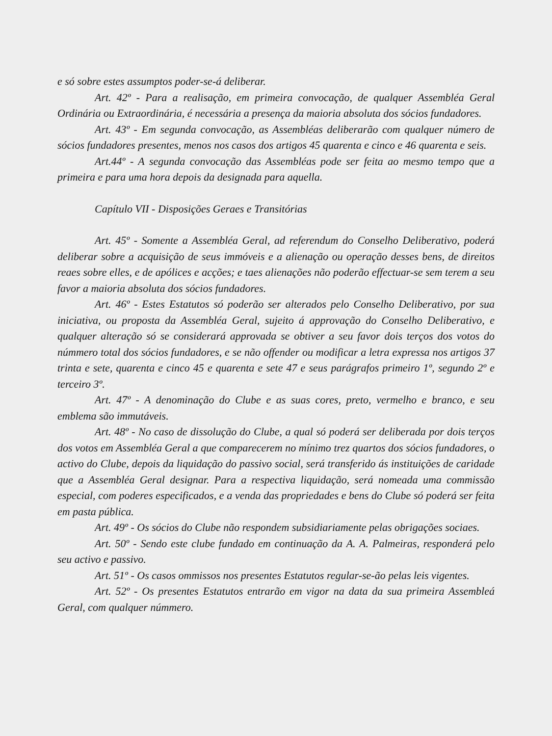e só sobre estes assumptos poder-se-á deliberar.
Art. 42º - Para a realisação, em primeira convocação, de qualquer Assembléa Geral Ordinária ou Extraordinária, é necessária a presença da maioria absoluta dos sócios fundadores.
Art. 43º - Em segunda convocação, as Assembléas deliberarão com qualquer número de sócios fundadores presentes, menos nos casos dos artigos 45 quarenta e cinco e 46 quarenta e seis.
Art.44º - A segunda convocação das Assembléas pode ser feita ao mesmo tempo que a primeira e para uma hora depois da designada para aquella.
Capítulo VII - Disposições Geraes e Transitórias
Art. 45º - Somente a Assembléa Geral, ad referendum do Conselho Deliberativo, poderá deliberar sobre a acquisição de seus immóveis e a alienação ou operação desses bens, de direitos reaes sobre elles, e de apólices e acções; e taes alienações não poderão effectuar-se sem terem a seu favor a maioria absoluta dos sócios fundadores.
Art. 46º - Estes Estatutos só poderão ser alterados pelo Conselho Deliberativo, por sua iniciativa, ou proposta da Assembléa Geral, sujeito á approvação do Conselho Deliberativo, e qualquer alteração só se considerará approvada se obtiver a seu favor dois terços dos votos do númmero total dos sócios fundadores, e se não offender ou modificar a letra expressa nos artigos 37 trinta e sete, quarenta e cinco 45 e quarenta e sete 47 e seus parágrafos primeiro 1º, segundo 2º e terceiro 3º.
Art. 47º - A denominação do Clube e as suas cores, preto, vermelho e branco, e seu emblema são immutáveis.
Art. 48º - No caso de dissolução do Clube, a qual só poderá ser deliberada por dois terços dos votos em Assembléa Geral a que comparecerem no mínimo trez quartos dos sócios fundadores, o activo do Clube, depois da liquidação do passivo social, será transferido ás instituições de caridade que a Assembléa Geral designar. Para a respectiva liquidação, será nomeada uma commissão especial, com poderes especificados, e a venda das propriedades e bens do Clube só poderá ser feita em pasta pública.
Art. 49º - Os sócios do Clube não respondem subsidiariamente pelas obrigações sociaes.
Art. 50º - Sendo este clube fundado em continuação da A. A. Palmeiras, responderá pelo seu activo e passivo.
Art. 51º - Os casos ommissos nos presentes Estatutos regular-se-ão pelas leis vigentes.
Art. 52º - Os presentes Estatutos entrarão em vigor na data da sua primeira Assembleá Geral, com qualquer númmero.